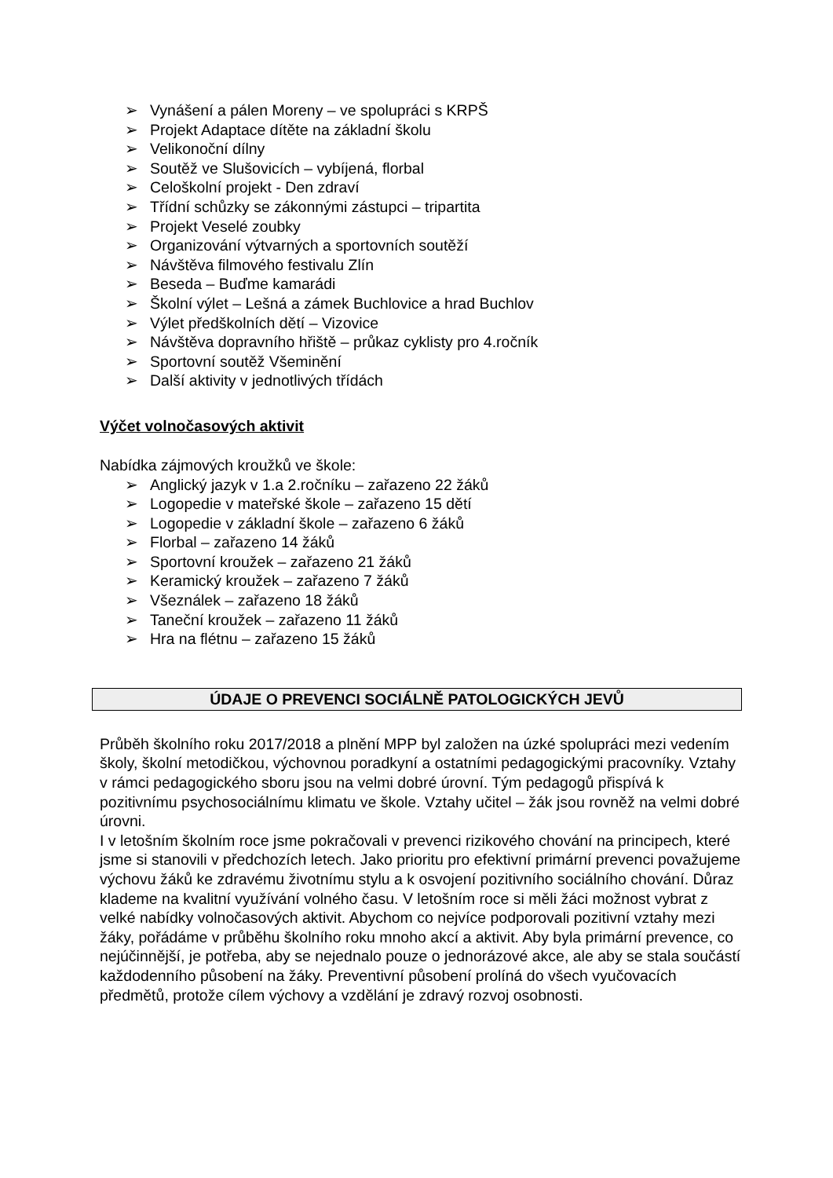➢ Vynášení a pálen Moreny – ve spolupráci s KRPŠ
➢ Projekt Adaptace dítěte na základní školu
➢ Velikonoční dílny
➢ Soutěž ve Slušovicích – vybíjená, florbal
➢ Celoškolní projekt - Den zdraví
➢ Třídní schůzky se zákonnými zástupci – tripartita
➢ Projekt Veselé zoubky
➢ Organizování výtvarných a sportovních soutěží
➢ Návštěva filmového festivalu Zlín
➢ Beseda – Buďme kamarádi
➢ Školní výlet – Lešná a zámek Buchlovice a hrad Buchlov
➢ Výlet předškolních dětí – Vizovice
➢ Návštěva dopravního hřiště – průkaz cyklisty pro 4.ročník
➢ Sportovní soutěž Všeminění
➢ Další aktivity v jednotlivých třídách
Výčet volnočasových aktivit
Nabídka zájmových kroužků ve škole:
➢ Anglický jazyk v 1.a 2.ročníku – zařazeno 22 žáků
➢ Logopedie v mateřské škole – zařazeno 15 dětí
➢ Logopedie v základní škole – zařazeno 6 žáků
➢ Florbal – zařazeno 14 žáků
➢ Sportovní kroužek – zařazeno 21 žáků
➢ Keramický kroužek – zařazeno 7 žáků
➢ Všeználek – zařazeno 18 žáků
➢ Taneční kroužek – zařazeno 11 žáků
➢ Hra na flétnu – zařazeno 15 žáků
ÚDAJE O PREVENCI SOCIÁLNĚ PATOLOGICKÝCH JEVŮ
Průběh školního roku 2017/2018 a plnění MPP byl založen na úzké spolupráci mezi vedením školy, školní metodičkou, výchovnou poradkyní a ostatními pedagogickými pracovníky. Vztahy v rámci pedagogického sboru jsou na velmi dobré úrovní. Tým pedagogů přispívá k pozitivnímu psychosociálnímu klimatu ve škole. Vztahy učitel – žák jsou rovněž na velmi dobré úrovni.
I v letošním školním roce jsme pokračovali v prevenci rizikového chování na principech, které jsme si stanovili v předchozích letech. Jako prioritu pro efektivní primární prevenci považujeme výchovu žáků ke zdravému životnímu stylu a k osvojení pozitivního sociálního chování. Důraz klademe na kvalitní využívání volného času. V letošním roce si měli žáci možnost vybrat z velké nabídky volnočasových aktivit. Abychom co nejvíce podporovali pozitivní vztahy mezi žáky, pořádáme v průběhu školního roku mnoho akcí a aktivit. Aby byla primární prevence, co nejúčinnější, je potřeba, aby se nejednalo pouze o jednorázové akce, ale aby se stala součástí každodenního působení na žáky. Preventivní působení prolíná do všech vyučovacích předmětů, protože cílem výchovy a vzdělání je zdravý rozvoj osobnosti.